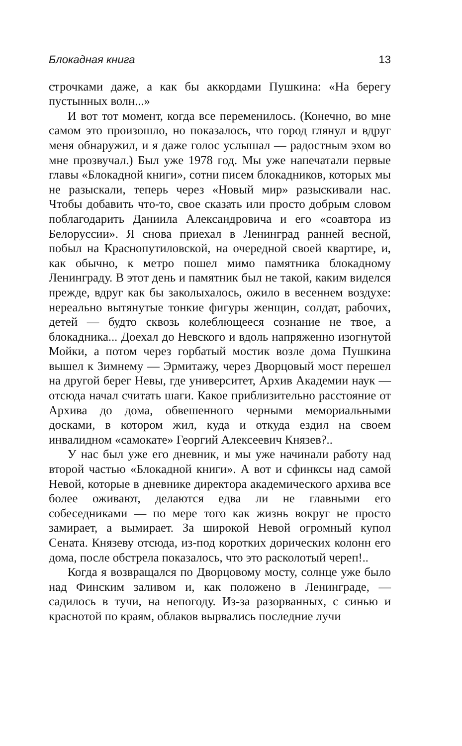Блокадная книга 13
строчками даже, а как бы аккордами Пушкина: «На берегу пустынных волн...»
И вот тот момент, когда все переменилось. (Конечно, во мне самом это произошло, но показалось, что город глянул и вдруг меня обнаружил, и я даже голос услышал — радостным эхом во мне прозвучал.) Был уже 1978 год. Мы уже напечатали первые главы «Блокадной книги», сотни писем блокадников, которых мы не разыскали, теперь через «Новый мир» разыскивали нас. Чтобы добавить что-то, свое сказать или просто добрым словом поблагодарить Даниила Александровича и его «соавтора из Белоруссии». Я снова приехал в Ленинград ранней весной, побыл на Краснопутиловской, на очередной своей квартире, и, как обычно, к метро пошел мимо памятника блокадному Ленинграду. В этот день и памятник был не такой, каким виделся прежде, вдруг как бы заколыхалось, ожило в весеннем воздухе: нереально вытянутые тонкие фигуры женщин, солдат, рабочих, детей — будто сквозь колеблющееся сознание не твое, а блокадника... Доехал до Невского и вдоль напряженно изогнутой Мойки, а потом через горбатый мостик возле дома Пушкина вышел к Зимнему — Эрмитажу, через Дворцовый мост перешел на другой берег Невы, где университет, Архив Академии наук — отсюда начал считать шаги. Какое приблизительно расстояние от Архива до дома, обвешенного черными мемориальными досками, в котором жил, куда и откуда ездил на своем инвалидном «самокате» Георгий Алексеевич Князев?..
У нас был уже его дневник, и мы уже начинали работу над второй частью «Блокадной книги». А вот и сфинксы над самой Невой, которые в дневнике директора академического архива все более оживают, делаются едва ли не главными его собеседниками — по мере того как жизнь вокруг не просто замирает, а вымирает. За широкой Невой огромный купол Сената. Князеву отсюда, из-под коротких дорических колонн его дома, после обстрела показалось, что это расколотый череп!..
Когда я возвращался по Дворцовому мосту, солнце уже было над Финским заливом и, как положено в Ленинграде, — садилось в тучи, на непогоду. Из-за разорванных, с синью и краснотой по краям, облаков вырвались последние лучи